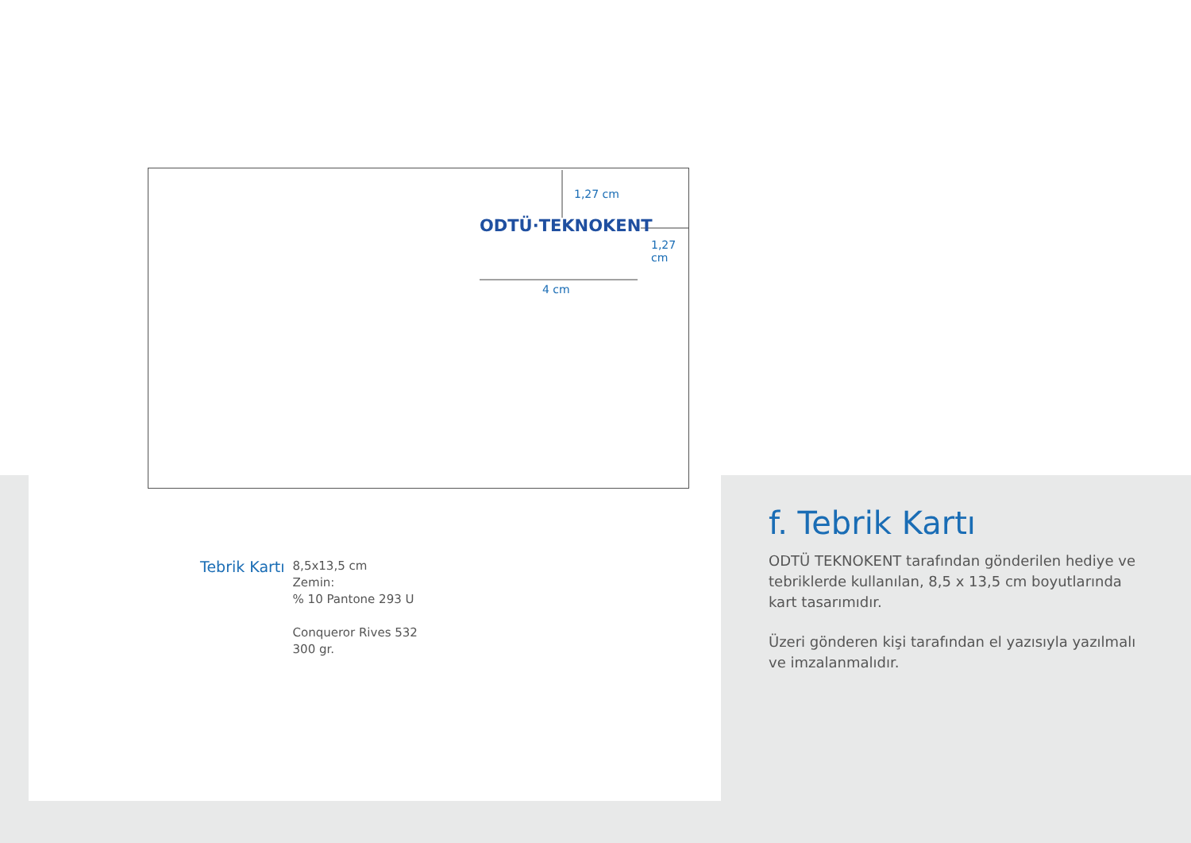1,27 cm
ODTÜ·TEKNOKENT
1,27 cm
4 cm
Tebrik Kartı
8,5x13,5 cm
Zemin:
% 10 Pantone 293 U
Conqueror Rives 532
300 gr.
f. Tebrik Kartı
ODTÜ TEKNOKENT tarafından gönderilen hediye ve tebriklerde kullanılan, 8,5 x 13,5 cm boyutlarında kart tasarımıdır.
Üzeri gönderen kişi tarafından el yazısıyla yazılmalı ve imzalanmalıdır.